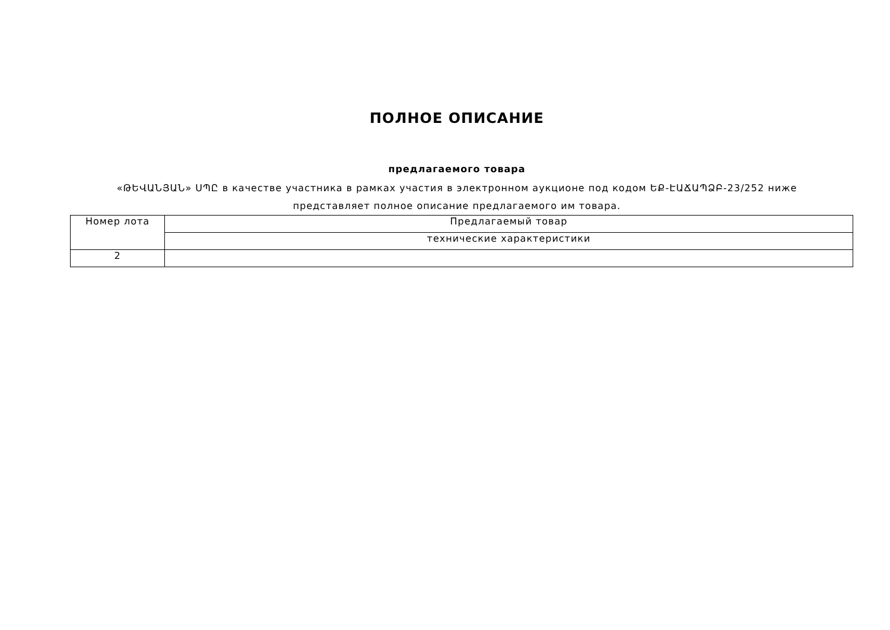ПОЛНОЕ ОПИСАНИЕ
предлагаемого товара
«ԹԵՎԱՆՅԱՆ» ՍՊԸ в качестве участника в рамках участия в электронном аукционе под кодом ԵՔ-ԷԱՃԱՊՁԲ-23/252 ниже представляет полное описание предлагаемого им товара.
| Номер лота | Предлагаемый товар |
| --- | --- |
| | технические характеристики |
| 2 | |